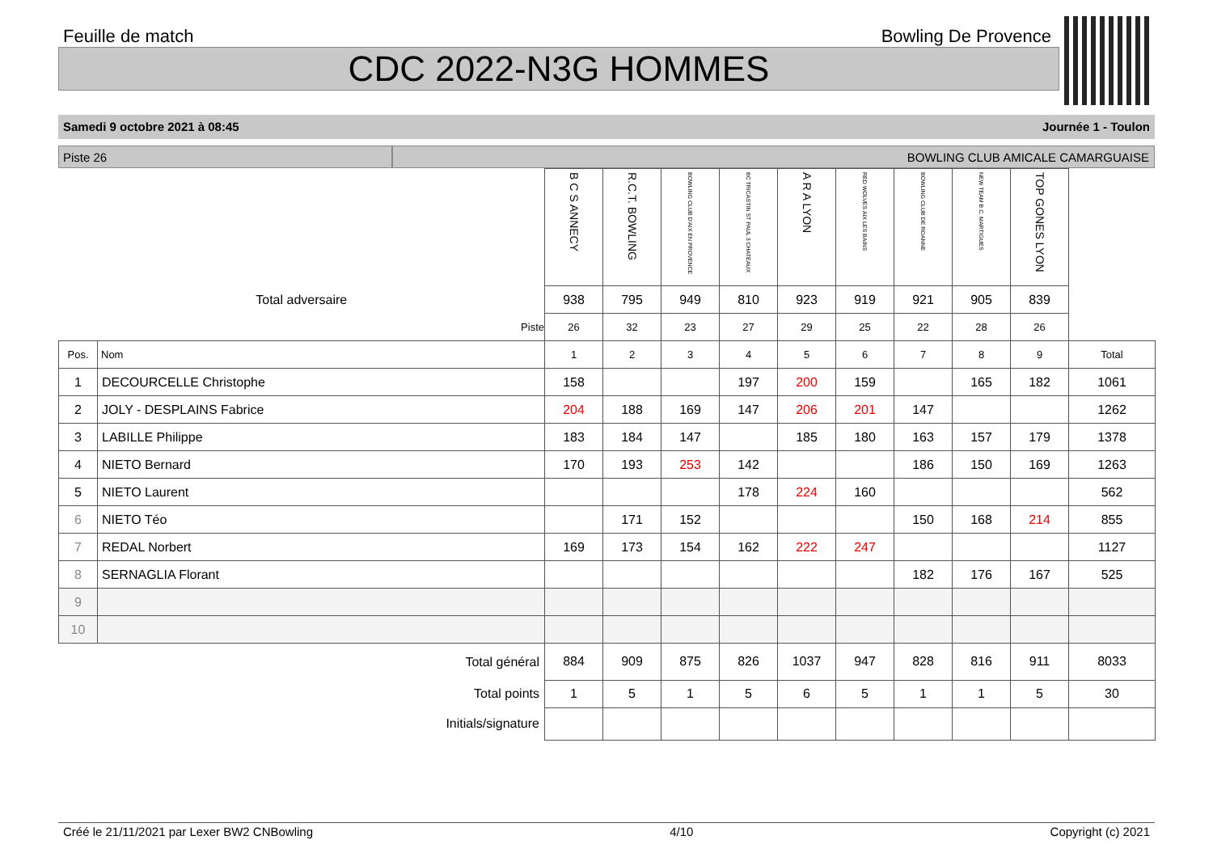Feuille de match Bowling De Provence
CDC 2022-N3G HOMMES
Samedi 9 octobre 2021 à 08:45 Journée 1 - Toulon
Piste 26 BOWLING CLUB AMICALE CAMARGUAISE
| | | B C S ANNECY | R.C.T. BOWLING | BOWLING CLUB D'AIX EN PROVENCE | BC TRICASTIN ST PAUL 3 CHATEAUX | A R A LYON | RED WOLVES AIX LES BAINS | BOWLING CLUB DE ROANNE | NEW TEAM B.C. MARTIGUES | TOP GONES LYON | |
| Total adversaire | | 938 | 795 | 949 | 810 | 923 | 919 | 921 | 905 | 839 | |
| Piste | | 26 | 32 | 23 | 27 | 29 | 25 | 22 | 28 | 26 | |
| Pos. | Nom | 1 | 2 | 3 | 4 | 5 | 6 | 7 | 8 | 9 | Total |
| 1 | DECOURCELLE Christophe | 158 | | | 197 | 200 | 159 | | 165 | 182 | 1061 |
| 2 | JOLY - DESPLAINS Fabrice | 204 | 188 | 169 | 147 | 206 | 201 | 147 | | | 1262 |
| 3 | LABILLE Philippe | 183 | 184 | 147 | | 185 | 180 | 163 | 157 | 179 | 1378 |
| 4 | NIETO Bernard | 170 | 193 | 253 | 142 | | | 186 | 150 | 169 | 1263 |
| 5 | NIETO Laurent | | | | 178 | 224 | 160 | | | | 562 |
| 6 | NIETO Téo | | 171 | 152 | | | | 150 | 168 | 214 | 855 |
| 7 | REDAL Norbert | 169 | 173 | 154 | 162 | 222 | 247 | | | | 1127 |
| 8 | SERNAGLIA Florant | | | | | | | 182 | 176 | 167 | 525 |
| 9 | | | | | | | | | | | |
| 10 | | | | | | | | | | | |
| Total général | | 884 | 909 | 875 | 826 | 1037 | 947 | 828 | 816 | 911 | 8033 |
| Total points | | 1 | 5 | 1 | 5 | 6 | 5 | 1 | 1 | 5 | 30 |
| Initials/signature | | | | | | | | | | | |
Créé le 21/11/2021 par Lexer BW2 CNBowling 4/10 Copyright (c) 2021